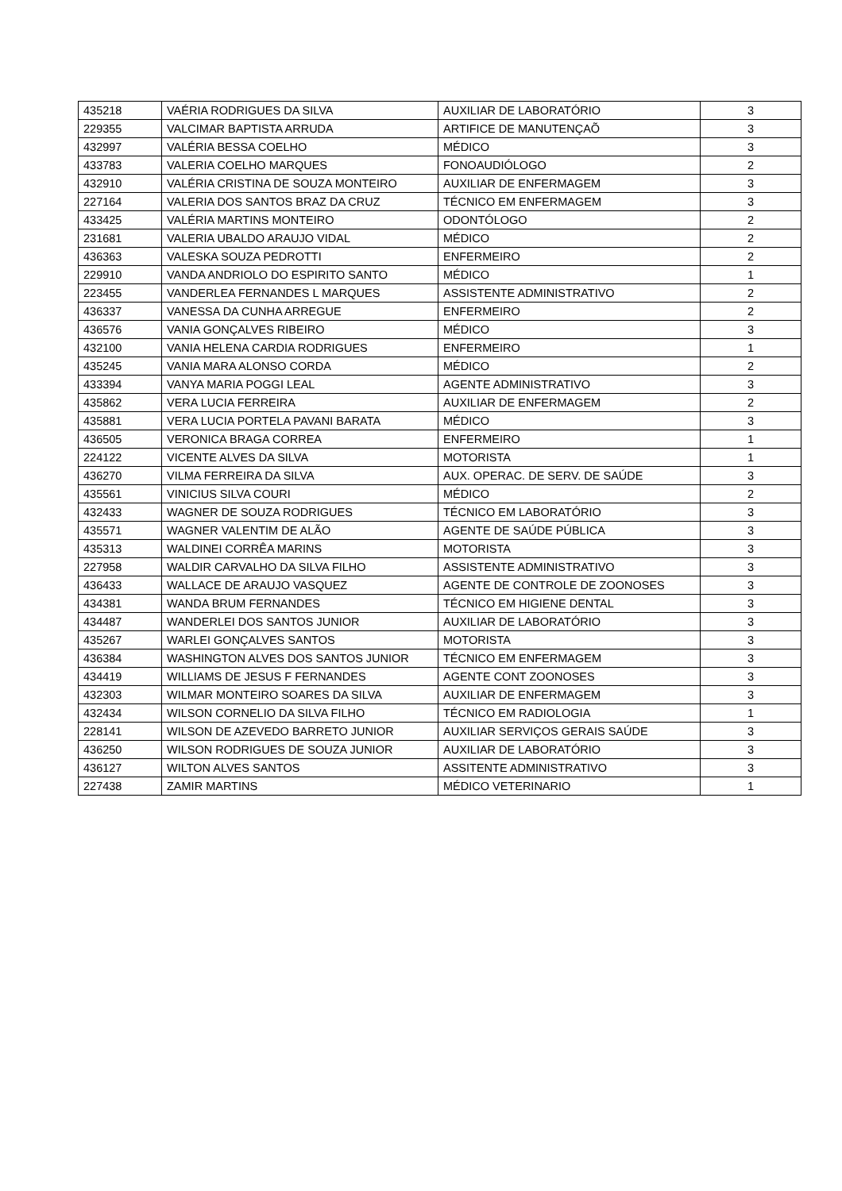| 435218 | VAÉRIA RODRIGUES DA SILVA | AUXILIAR DE LABORATÓRIO | 3 |
| 229355 | VALCIMAR BAPTISTA ARRUDA | ARTIFICE DE MANUTENÇAÕ | 3 |
| 432997 | VALÉRIA BESSA COELHO | MÉDICO | 3 |
| 433783 | VALERIA COELHO MARQUES | FONOAUDIÓLOGO | 2 |
| 432910 | VALÉRIA CRISTINA DE SOUZA MONTEIRO | AUXILIAR DE ENFERMAGEM | 3 |
| 227164 | VALERIA DOS SANTOS BRAZ DA CRUZ | TÉCNICO EM ENFERMAGEM | 3 |
| 433425 | VALÉRIA MARTINS MONTEIRO | ODONTÓLOGO | 2 |
| 231681 | VALERIA UBALDO ARAUJO VIDAL | MÉDICO | 2 |
| 436363 | VALESKA SOUZA PEDROTTI | ENFERMEIRO | 2 |
| 229910 | VANDA ANDRIOLO DO ESPIRITO SANTO | MÉDICO | 1 |
| 223455 | VANDERLEA FERNANDES L MARQUES | ASSISTENTE ADMINISTRATIVO | 2 |
| 436337 | VANESSA DA CUNHA ARREGUE | ENFERMEIRO | 2 |
| 436576 | VANIA GONÇALVES RIBEIRO | MÉDICO | 3 |
| 432100 | VANIA HELENA CARDIA RODRIGUES | ENFERMEIRO | 1 |
| 435245 | VANIA MARA ALONSO CORDA | MÉDICO | 2 |
| 433394 | VANYA MARIA POGGI LEAL | AGENTE ADMINISTRATIVO | 3 |
| 435862 | VERA LUCIA FERREIRA | AUXILIAR DE ENFERMAGEM | 2 |
| 435881 | VERA LUCIA PORTELA PAVANI BARATA | MÉDICO | 3 |
| 436505 | VERONICA BRAGA CORREA | ENFERMEIRO | 1 |
| 224122 | VICENTE ALVES DA SILVA | MOTORISTA | 1 |
| 436270 | VILMA FERREIRA DA SILVA | AUX. OPERAC. DE SERV. DE SAÚDE | 3 |
| 435561 | VINICIUS SILVA COURI | MÉDICO | 2 |
| 432433 | WAGNER DE SOUZA RODRIGUES | TÉCNICO EM LABORATÓRIO | 3 |
| 435571 | WAGNER VALENTIM DE ALÃO | AGENTE DE SAÚDE PÚBLICA | 3 |
| 435313 | WALDINEI CORRÊA MARINS | MOTORISTA | 3 |
| 227958 | WALDIR CARVALHO DA SILVA FILHO | ASSISTENTE ADMINISTRATIVO | 3 |
| 436433 | WALLACE DE ARAUJO VASQUEZ | AGENTE DE CONTROLE DE ZOONOSES | 3 |
| 434381 | WANDA BRUM FERNANDES | TÉCNICO EM HIGIENE DENTAL | 3 |
| 434487 | WANDERLEI DOS SANTOS JUNIOR | AUXILIAR DE LABORATÓRIO | 3 |
| 435267 | WARLEI GONÇALVES SANTOS | MOTORISTA | 3 |
| 436384 | WASHINGTON ALVES DOS SANTOS JUNIOR | TÉCNICO EM ENFERMAGEM | 3 |
| 434419 | WILLIAMS DE JESUS F FERNANDES | AGENTE CONT ZOONOSES | 3 |
| 432303 | WILMAR MONTEIRO SOARES DA SILVA | AUXILIAR DE ENFERMAGEM | 3 |
| 432434 | WILSON CORNELIO DA SILVA FILHO | TÉCNICO EM RADIOLOGIA | 1 |
| 228141 | WILSON DE AZEVEDO BARRETO JUNIOR | AUXILIAR SERVIÇOS GERAIS SAÚDE | 3 |
| 436250 | WILSON RODRIGUES DE SOUZA JUNIOR | AUXILIAR DE LABORATÓRIO | 3 |
| 436127 | WILTON ALVES SANTOS | ASSITENTE ADMINISTRATIVO | 3 |
| 227438 | ZAMIR MARTINS | MÉDICO VETERINARIO | 1 |